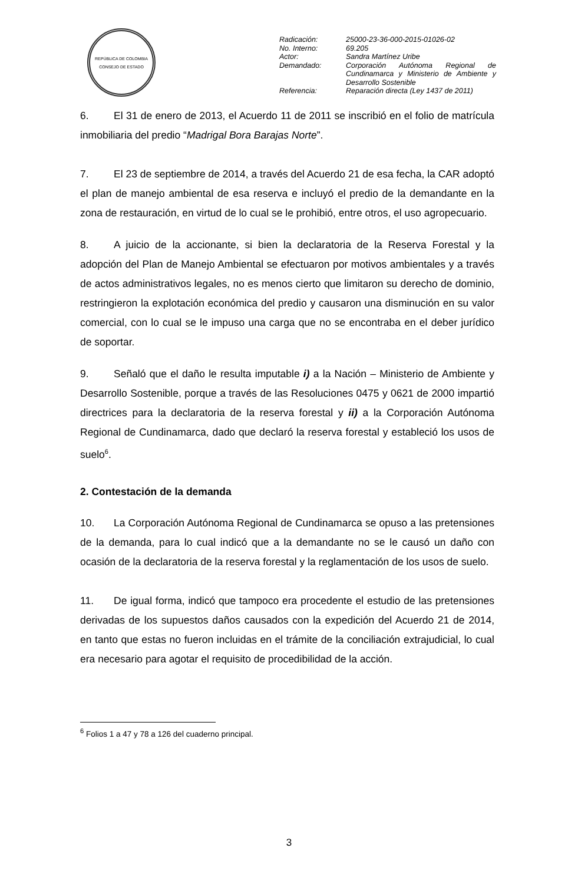REPÚBLICA DE COLOMBIA
CONSEJO DE ESTADO
| Radicación: | 25000-23-36-000-2015-01026-02 |
| No. Interno: | 69.205 |
| Actor: | Sandra Martínez Uribe |
| Demandado: | Corporación Autónoma Regional de Cundinamarca y Ministerio de Ambiente y Desarrollo Sostenible |
| Referencia: | Reparación directa (Ley 1437 de 2011) |
6. El 31 de enero de 2013, el Acuerdo 11 de 2011 se inscribió en el folio de matrícula inmobiliaria del predio “Madrigal Bora Barajas Norte”.
7. El 23 de septiembre de 2014, a través del Acuerdo 21 de esa fecha, la CAR adoptó el plan de manejo ambiental de esa reserva e incluyó el predio de la demandante en la zona de restauración, en virtud de lo cual se le prohibió, entre otros, el uso agropecuario.
8. A juicio de la accionante, si bien la declaratoria de la Reserva Forestal y la adopción del Plan de Manejo Ambiental se efectuaron por motivos ambientales y a través de actos administrativos legales, no es menos cierto que limitaron su derecho de dominio, restringieron la explotación económica del predio y causaron una disminución en su valor comercial, con lo cual se le impuso una carga que no se encontraba en el deber jurídico de soportar.
9. Señaló que el daño le resulta imputable i) a la Nación – Ministerio de Ambiente y Desarrollo Sostenible, porque a través de las Resoluciones 0475 y 0621 de 2000 impartió directrices para la declaratoria de la reserva forestal y ii) a la Corporación Autónoma Regional de Cundinamarca, dado que declaró la reserva forestal y estableció los usos de suelo<sup>6</sup>.
2. Contestación de la demanda
10. La Corporación Autónoma Regional de Cundinamarca se opuso a las pretensiones de la demanda, para lo cual indicó que a la demandante no se le causó un daño con ocasión de la declaratoria de la reserva forestal y la reglamentación de los usos de suelo.
11. De igual forma, indicó que tampoco era procedente el estudio de las pretensiones derivadas de los supuestos daños causados con la expedición del Acuerdo 21 de 2014, en tanto que estas no fueron incluidas en el trámite de la conciliación extrajudicial, lo cual era necesario para agotar el requisito de procedibilidad de la acción.
<sup>6</sup> Folios 1 a 47 y 78 a 126 del cuaderno principal.
3